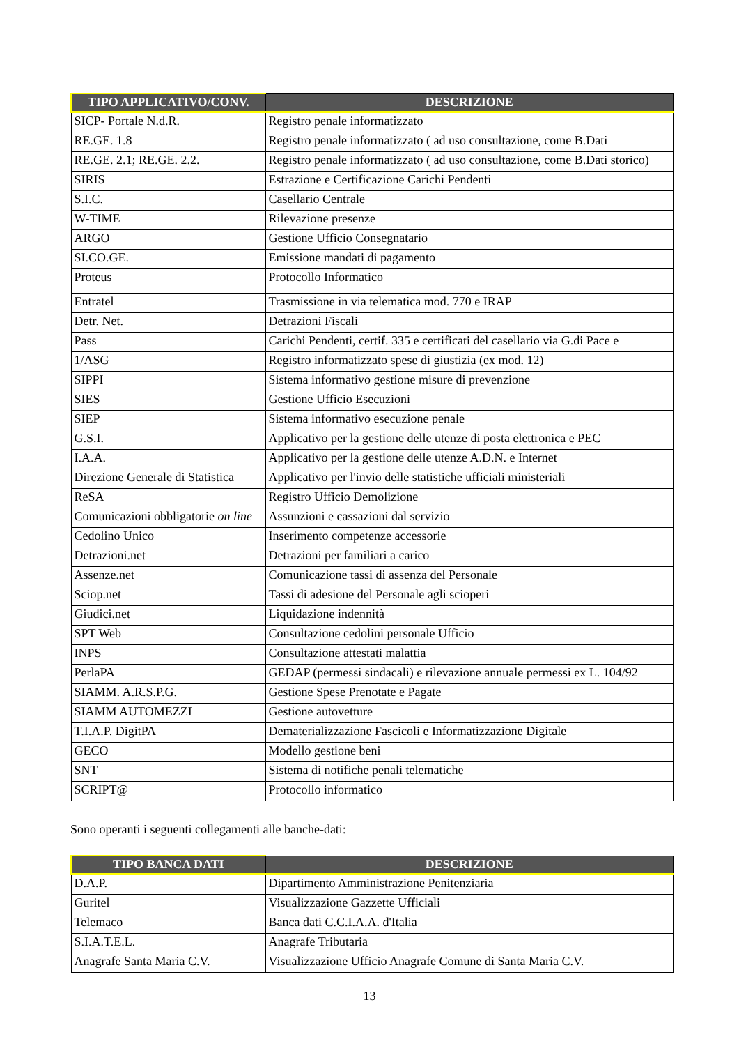| TIPO APPLICATIVO/CONV. | DESCRIZIONE |
| --- | --- |
| SICP- Portale N.d.R. | Registro penale informatizzato |
| RE.GE. 1.8 | Registro penale informatizzato ( ad uso consultazione, come B.Dati |
| RE.GE. 2.1; RE.GE. 2.2. | Registro penale informatizzato ( ad uso consultazione, come B.Dati storico) |
| SIRIS | Estrazione e Certificazione Carichi Pendenti |
| S.I.C. | Casellario Centrale |
| W-TIME | Rilevazione presenze |
| ARGO | Gestione Ufficio Consegnatario |
| SI.CO.GE. | Emissione mandati di pagamento |
| Proteus | Protocollo Informatico |
| Entratel | Trasmissione in via telematica mod. 770 e IRAP |
| Detr. Net. | Detrazioni Fiscali |
| Pass | Carichi Pendenti, certif. 335 e certificati del casellario via G.di Pace e |
| 1/ASG | Registro informatizzato spese di giustizia (ex mod. 12) |
| SIPPI | Sistema informativo gestione misure di prevenzione |
| SIES | Gestione Ufficio Esecuzioni |
| SIEP | Sistema informativo esecuzione penale |
| G.S.I. | Applicativo per la gestione delle utenze di posta elettronica e PEC |
| I.A.A. | Applicativo per la gestione delle utenze A.D.N. e Internet |
| Direzione Generale di Statistica | Applicativo per l'invio delle statistiche ufficiali ministeriali |
| ReSA | Registro Ufficio Demolizione |
| Comunicazioni obbligatorie on line | Assunzioni e cassazioni dal servizio |
| Cedolino Unico | Inserimento competenze accessorie |
| Detrazioni.net | Detrazioni per familiari a carico |
| Assenze.net | Comunicazione tassi di assenza del Personale |
| Sciop.net | Tassi di adesione del Personale agli scioperi |
| Giudici.net | Liquidazione indennità |
| SPT Web | Consultazione cedolini personale Ufficio |
| INPS | Consultazione attestati malattia |
| PerlaPA | GEDAP (permessi sindacali) e rilevazione annuale permessi ex L. 104/92 |
| SIAMM. A.R.S.P.G. | Gestione Spese Prenotate e Pagate |
| SIAMM AUTOMEZZI | Gestione autovetture |
| T.I.A.P. DigitPA | Dematerializzazione Fascicoli e Informatizzazione Digitale |
| GECO | Modello gestione beni |
| SNT | Sistema di notifiche penali telematiche |
| SCRIPT@ | Protocollo informatico |
Sono operanti i seguenti collegamenti alle banche-dati:
| TIPO BANCA DATI | DESCRIZIONE |
| --- | --- |
| D.A.P. | Dipartimento Amministrazione Penitenziaria |
| Guritel | Visualizzazione Gazzette Ufficiali |
| Telemaco | Banca dati C.C.I.A.A. d'Italia |
| S.I.A.T.E.L. | Anagrafe Tributaria |
| Anagrafe Santa Maria C.V. | Visualizzazione Ufficio Anagrafe Comune di Santa Maria C.V. |
13